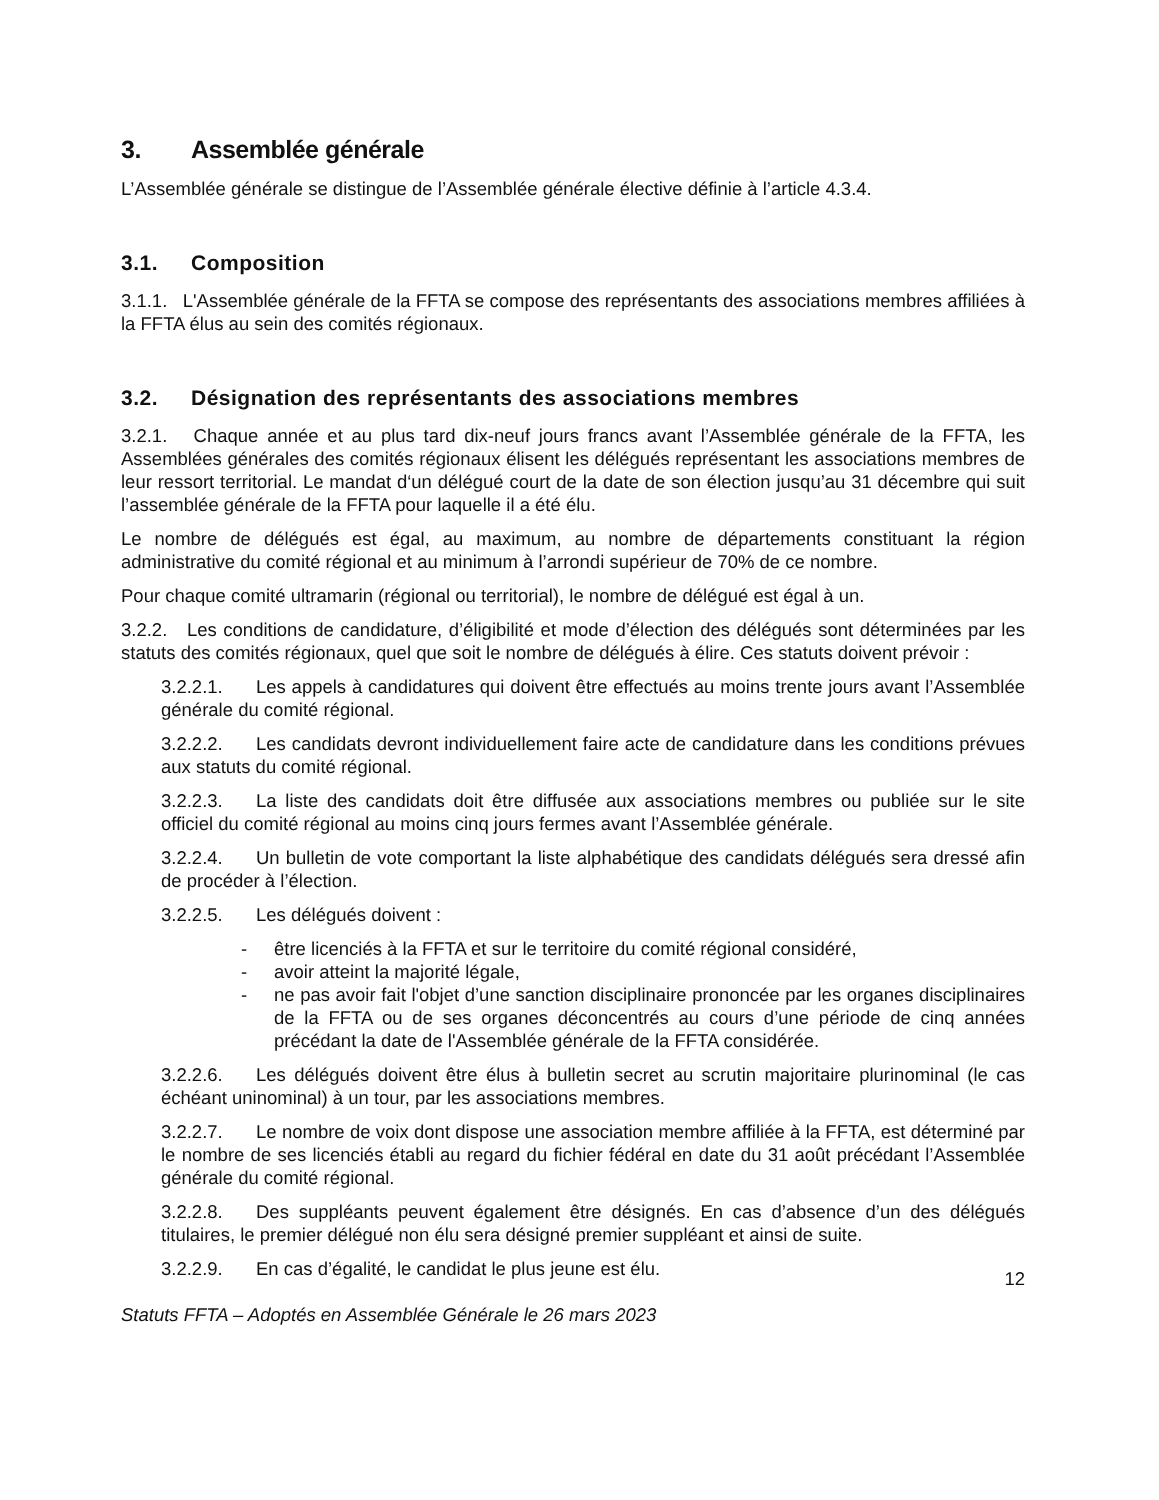3. Assemblée générale
L’Assemblée générale se distingue de l’Assemblée générale élective définie à l’article 4.3.4.
3.1. Composition
3.1.1. L'Assemblée générale de la FFTA se compose des représentants des associations membres affiliées à la FFTA élus au sein des comités régionaux.
3.2. Désignation des représentants des associations membres
3.2.1. Chaque année et au plus tard dix-neuf jours francs avant l’Assemblée générale de la FFTA, les Assemblées générales des comités régionaux élisent les délégués représentant les associations membres de leur ressort territorial. Le mandat d‘un délégué court de la date de son élection jusqu’au 31 décembre qui suit l’assemblée générale de la FFTA pour laquelle il a été élu.
Le nombre de délégués est égal, au maximum, au nombre de départements constituant la région administrative du comité régional et au minimum à l’arrondi supérieur de 70% de ce nombre.
Pour chaque comité ultramarin (régional ou territorial), le nombre de délégué est égal à un.
3.2.2. Les conditions de candidature, d’éligibilité et mode d’élection des délégués sont déterminées par les statuts des comités régionaux, quel que soit le nombre de délégués à élire. Ces statuts doivent prévoir :
3.2.2.1. Les appels à candidatures qui doivent être effectués au moins trente jours avant l’Assemblée générale du comité régional.
3.2.2.2. Les candidats devront individuellement faire acte de candidature dans les conditions prévues aux statuts du comité régional.
3.2.2.3. La liste des candidats doit être diffusée aux associations membres ou publiée sur le site officiel du comité régional au moins cinq jours fermes avant l’Assemblée générale.
3.2.2.4. Un bulletin de vote comportant la liste alphabétique des candidats délégués sera dressé afin de procéder à l’élection.
3.2.2.5. Les délégués doivent :
- être licenciés à la FFTA et sur le territoire du comité régional considéré,
- avoir atteint la majorité légale,
- ne pas avoir fait l'objet d’une sanction disciplinaire prononcée par les organes disciplinaires de la FFTA ou de ses organes déconcentrés au cours d’une période de cinq années précédant la date de l'Assemblée générale de la FFTA considérée.
3.2.2.6. Les délégués doivent être élus à bulletin secret au scrutin majoritaire plurinominal (le cas échéant uninominal) à un tour, par les associations membres.
3.2.2.7. Le nombre de voix dont dispose une association membre affiliée à la FFTA, est déterminé par le nombre de ses licenciés établi au regard du fichier fédéral en date du 31 août précédant l’Assemblée générale du comité régional.
3.2.2.8. Des suppléants peuvent également être désignés. En cas d’absence d’un des délégués titulaires, le premier délégué non élu sera désigné premier suppléant et ainsi de suite.
3.2.2.9. En cas d’égalité, le candidat le plus jeune est élu.
12
Statuts FFTA – Adoptés en Assemblée Générale le 26 mars 2023